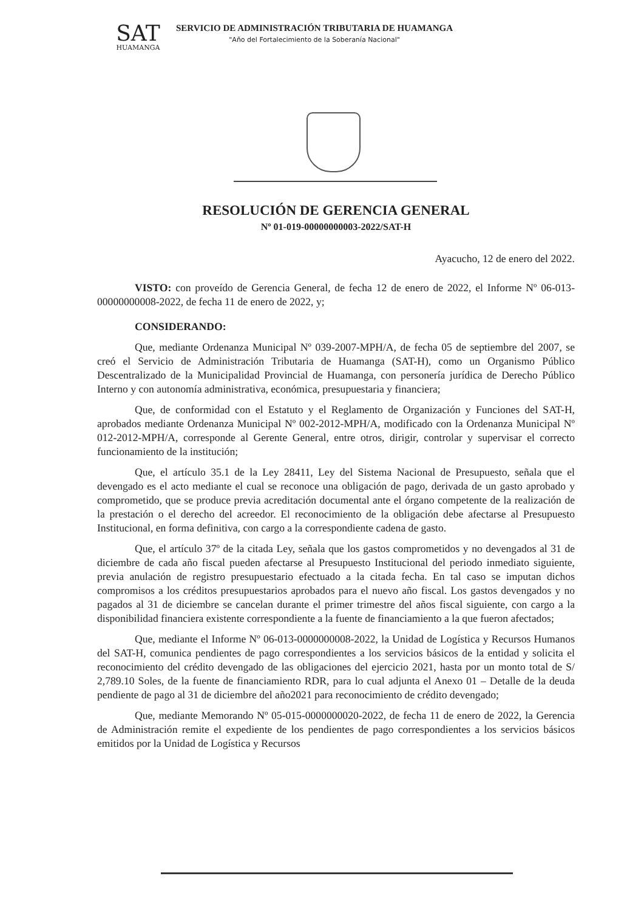SAT
HUAMANGA
SERVICIO DE ADMINISTRACIÓN TRIBUTARIA DE HUAMANGA
"Año del Fortalecimiento de la Soberanía Nacional"
RESOLUCIÓN DE GERENCIA GENERAL
Nº 01-019-00000000003-2022/SAT-H
Ayacucho, 12 de enero del 2022.
VISTO: con proveído de Gerencia General, de fecha 12 de enero de 2022, el Informe Nº 06-013-00000000008-2022, de fecha 11 de enero de 2022, y;
CONSIDERANDO:
Que, mediante Ordenanza Municipal Nº 039-2007-MPH/A, de fecha 05 de septiembre del 2007, se creó el Servicio de Administración Tributaria de Huamanga (SAT-H), como un Organismo Público Descentralizado de la Municipalidad Provincial de Huamanga, con personería jurídica de Derecho Público Interno y con autonomía administrativa, económica, presupuestaria y financiera;
Que, de conformidad con el Estatuto y el Reglamento de Organización y Funciones del SAT-H, aprobados mediante Ordenanza Municipal Nº 002-2012-MPH/A, modificado con la Ordenanza Municipal Nº 012-2012-MPH/A, corresponde al Gerente General, entre otros, dirigir, controlar y supervisar el correcto funcionamiento de la institución;
Que, el artículo 35.1 de la Ley 28411, Ley del Sistema Nacional de Presupuesto, señala que el devengado es el acto mediante el cual se reconoce una obligación de pago, derivada de un gasto aprobado y comprometido, que se produce previa acreditación documental ante el órgano competente de la realización de la prestación o el derecho del acreedor. El reconocimiento de la obligación debe afectarse al Presupuesto Institucional, en forma definitiva, con cargo a la correspondiente cadena de gasto.
Que, el artículo 37º de la citada Ley, señala que los gastos comprometidos y no devengados al 31 de diciembre de cada año fiscal pueden afectarse al Presupuesto Institucional del periodo inmediato siguiente, previa anulación de registro presupuestario efectuado a la citada fecha. En tal caso se imputan dichos compromisos a los créditos presupuestarios aprobados para el nuevo año fiscal. Los gastos devengados y no pagados al 31 de diciembre se cancelan durante el primer trimestre del años fiscal siguiente, con cargo a la disponibilidad financiera existente correspondiente a la fuente de financiamiento a la que fueron afectados;
Que, mediante el Informe Nº 06-013-0000000008-2022, la Unidad de Logística y Recursos Humanos del SAT-H, comunica pendientes de pago correspondientes a los servicios básicos de la entidad y solicita el reconocimiento del crédito devengado de las obligaciones del ejercicio 2021, hasta por un monto total de S/ 2,789.10 Soles, de la fuente de financiamiento RDR, para lo cual adjunta el Anexo 01 – Detalle de la deuda pendiente de pago al 31 de diciembre del año2021 para reconocimiento de crédito devengado;
Que, mediante Memorando Nº 05-015-0000000020-2022, de fecha 11 de enero de 2022, la Gerencia de Administración remite el expediente de los pendientes de pago correspondientes a los servicios básicos emitidos por la Unidad de Logística y Recursos